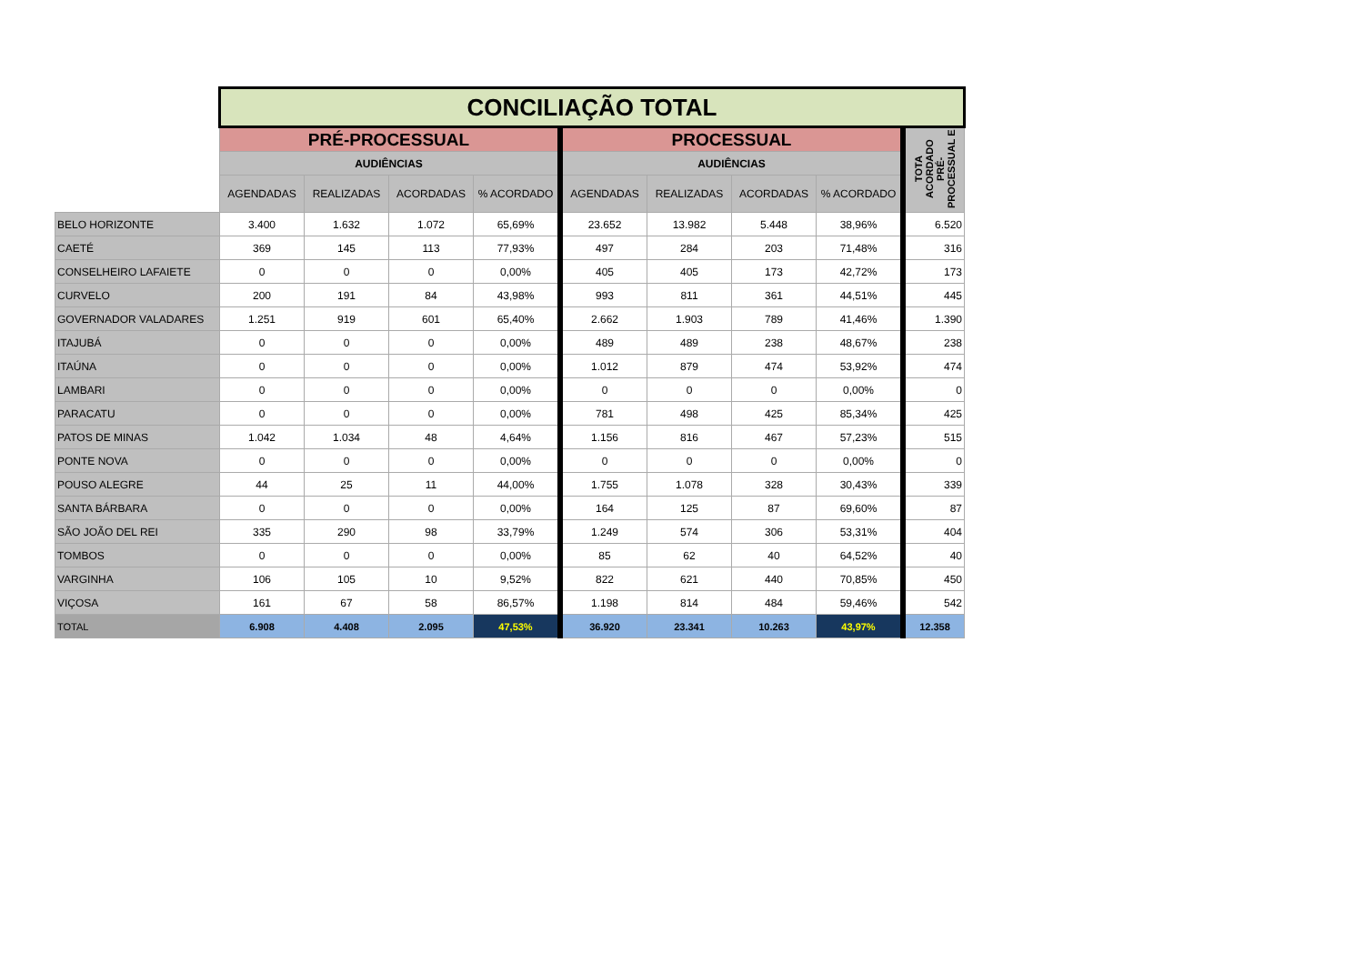| | CONCILIAÇÃO TOTAL | | | | | | | | |
| --- | --- | --- | --- | --- | --- | --- | --- | --- | --- |
| | PRÉ-PROCESSUAL | | | | PROCESSUAL | | | | TOTA ACORDADO PRÉ-PROCESSUAL E |
| | AUDIÊNCIAS | | | | AUDIÊNCIAS | | | | |
| | AGENDADAS | REALIZADAS | ACORDADAS | % ACORDADO | AGENDADAS | REALIZADAS | ACORDADAS | % ACORDADO | |
| BELO HORIZONTE | 3.400 | 1.632 | 1.072 | 65,69% | 23.652 | 13.982 | 5.448 | 38,96% | 6.520 |
| CAETÉ | 369 | 145 | 113 | 77,93% | 497 | 284 | 203 | 71,48% | 316 |
| CONSELHEIRO LAFAIETE | 0 | 0 | 0 | 0,00% | 405 | 405 | 173 | 42,72% | 173 |
| CURVELO | 200 | 191 | 84 | 43,98% | 993 | 811 | 361 | 44,51% | 445 |
| GOVERNADOR VALADARES | 1.251 | 919 | 601 | 65,40% | 2.662 | 1.903 | 789 | 41,46% | 1.390 |
| ITAJUBÁ | 0 | 0 | 0 | 0,00% | 489 | 489 | 238 | 48,67% | 238 |
| ITAÚNA | 0 | 0 | 0 | 0,00% | 1.012 | 879 | 474 | 53,92% | 474 |
| LAMBARI | 0 | 0 | 0 | 0,00% | 0 | 0 | 0 | 0,00% | 0 |
| PARACATU | 0 | 0 | 0 | 0,00% | 781 | 498 | 425 | 85,34% | 425 |
| PATOS DE MINAS | 1.042 | 1.034 | 48 | 4,64% | 1.156 | 816 | 467 | 57,23% | 515 |
| PONTE NOVA | 0 | 0 | 0 | 0,00% | 0 | 0 | 0 | 0,00% | 0 |
| POUSO ALEGRE | 44 | 25 | 11 | 44,00% | 1.755 | 1.078 | 328 | 30,43% | 339 |
| SANTA BÁRBARA | 0 | 0 | 0 | 0,00% | 164 | 125 | 87 | 69,60% | 87 |
| SÃO JOÃO DEL REI | 335 | 290 | 98 | 33,79% | 1.249 | 574 | 306 | 53,31% | 404 |
| TOMBOS | 0 | 0 | 0 | 0,00% | 85 | 62 | 40 | 64,52% | 40 |
| VARGINHA | 106 | 105 | 10 | 9,52% | 822 | 621 | 440 | 70,85% | 450 |
| VIÇOSA | 161 | 67 | 58 | 86,57% | 1.198 | 814 | 484 | 59,46% | 542 |
| TOTAL | 6.908 | 4.408 | 2.095 | 47,53% | 36.920 | 23.341 | 10.263 | 43,97% | 12.358 |